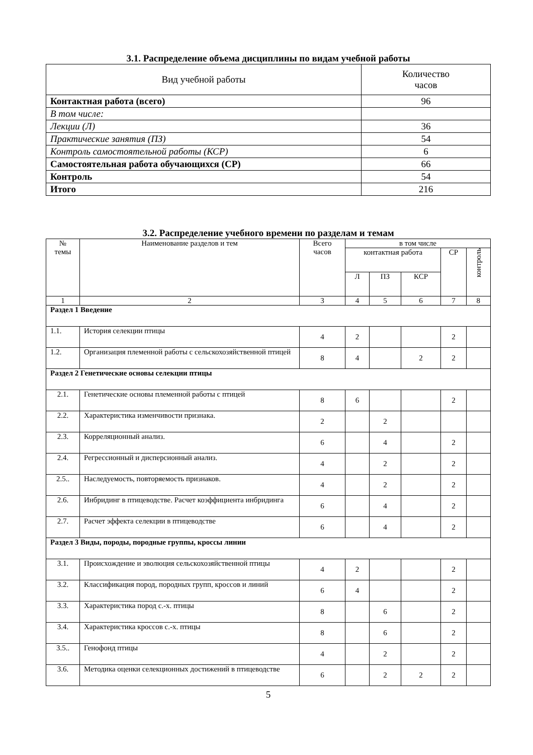3.1. Распределение объема дисциплины по видам учебной работы
| Вид учебной работы | Количество часов |
| Контактная работа (всего) | 96 |
| В том числе: | |
| Лекции (Л) | 36 |
| Практические занятия (ПЗ) | 54 |
| Контроль самостоятельной работы (КСР) | 6 |
| Самостоятельная работа обучающихся (СР) | 66 |
| Контроль | 54 |
| Итого | 216 |
3.2. Распределение учебного времени по разделам и темам
| № темы | Наименование разделов и тем | Всего часов | в том числе | | | | |
| --- | --- | --- | --- | --- | --- | --- | --- |
| | | | контактная работа | | | СР | контроль |
| | | | Л | ПЗ | КСР | | |
| 1 | 2 | 3 | 4 | 5 | 6 | 7 | 8 |
| Раздел 1 Введение | | | | | | | |
| 1.1. | История селекции птицы | 4 | 2 | | | 2 | |
| 1.2. | Организация племенной работы с сельскохозяйственной птицей | 8 | 4 | | 2 | 2 | |
| Раздел 2 Генетические основы селекции птицы | | | | | | | |
| 2.1. | Генетические основы племенной работы с птицей | 8 | 6 | | | 2 | |
| 2.2. | Характеристика изменчивости признака. | 2 | | 2 | | | |
| 2.3. | Корреляционный анализ. | 6 | | 4 | | 2 | |
| 2.4. | Регрессионный и дисперсионный анализ. | 4 | | 2 | | 2 | |
| 2.5.. | Наследуемость, повторяемость признаков. | 4 | | 2 | | 2 | |
| 2.6. | Инбридинг в птицеводстве. Расчет коэффициента инбридинга | 6 | | 4 | | 2 | |
| 2.7. | Расчет эффекта селекции в птицеводстве | 6 | | 4 | | 2 | |
| Раздел 3 Виды, породы, породные группы, кроссы линии | | | | | | | |
| 3.1. | Происхождение и эволюция сельскохозяйственной птицы | 4 | 2 | | | 2 | |
| 3.2. | Классификация пород, породных групп, кроссов и линий | 6 | 4 | | | 2 | |
| 3.3. | Характеристика пород с.-х. птицы | 8 | | 6 | | 2 | |
| 3.4. | Характеристика кроссов с.-х. птицы | 8 | | 6 | | 2 | |
| 3.5.. | Генофонд птицы | 4 | | 2 | | 2 | |
| 3.6. | Методика оценки селекционных достижений в птицеводстве | 6 | | 2 | 2 | 2 | |
5